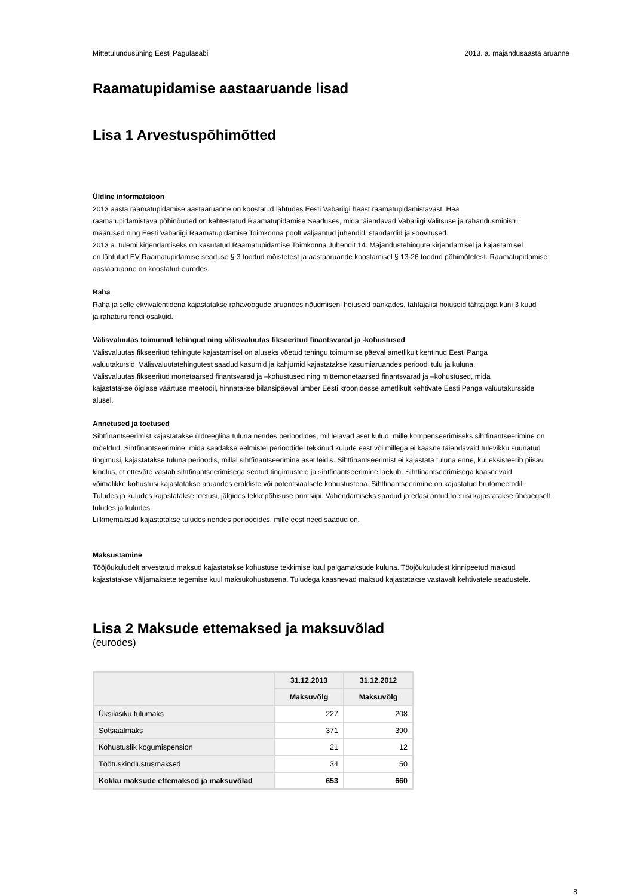Mittetulundusühing Eesti Pagulasabi 2013. a. majandusaasta aruanne
Raamatupidamise aastaaruande lisad
Lisa 1 Arvestuspõhimõtted
Üldine informatsioon
2013 aasta raamatupidamise aastaaruanne on koostatud lähtudes Eesti Vabariigi heast raamatupidamistavast. Hea
raamatupidamistava põhinõuded on kehtestatud Raamatupidamise Seaduses, mida täiendavad Vabariigi Valitsuse ja rahandusministri
määrused ning Eesti Vabariigi Raamatupidamise Toimkonna poolt väljaantud juhendid, standardid ja soovitused.
2013 a. tulemi kirjendamiseks on kasutatud Raamatupidamise Toimkonna Juhendit 14. Majandustehingute kirjendamisel ja kajastamisel
on lähtutud EV Raamatupidamise seaduse § 3 toodud mõistetest ja aastaaruande koostamisel § 13-26 toodud põhimõtetest. Raamatupidamise
aastaaruanne on koostatud eurodes.
Raha
Raha ja selle ekvivalentidena kajastatakse rahavoogude aruandes nõudmiseni hoiuseid pankades, tähtajalisi hoiuseid tähtajaga kuni 3 kuud
ja rahaturu fondi osakuid.
Välisvaluutas toimunud tehingud ning välisvaluutas fikseeritud finantsvarad ja -kohustused
Välisvaluutas fikseeritud tehingute kajastamisel on aluseks võetud tehingu toimumise päeval ametlikult kehtinud Eesti Panga
valuutakursid. Välisvaluutatehingutest saadud kasumid ja kahjumid kajastatakse kasumiaruandes perioodi tulu ja kuluna.
Välisvaluutas fikseeritud monetaarsed finantsvarad ja –kohustused ning mittemonetaarsed finantsvarad ja –kohustused, mida
kajastatakse õiglase väärtuse meetodil, hinnatakse bilansipäeval ümber Eesti kroonidesse ametlikult kehtivate Eesti Panga valuutakursside
alusel.
Annetused ja toetused
Sihtfinantseerimist kajastatakse üldreeglina tuluna nendes perioodides, mil leiavad aset kulud, mille kompenseerimiseks sihtfinantseerimine on
mõeldud. Sihtfinantseerimine, mida saadakse eelmistel perioodidel tekkinud kulude eest või millega ei kaasne täiendavaid tulevikku suunatud
tingimusi, kajastatakse tuluna perioodis, millal sihtfinantseerimine aset leidis. Sihtfinantseerimist ei kajastata tuluna enne, kui eksisteerib piisav
kindlus, et ettevõte vastab sihtfinantseerimisega seotud tingimustele ja sihtfinantseerimine laekub. Sihtfinantseerimisega kaasnevaid
võimalikke kohustusi kajastatakse aruandes eraldiste või potentsiaalsete kohustustena. Sihtfinantseerimine on kajastatud brutomeetodil.
Tuludes ja kuludes kajastatakse toetusi, jälgides tekkepõhisuse printsiipi. Vahendamiseks saadud ja edasi antud toetusi kajastatakse üheaegselt
tuludes ja kuludes.
Liikmemaksud kajastatakse tuludes nendes perioodides, mille eest need saadud on.
Maksustamine
Tööjõukuludelt arvestatud maksud kajastatakse kohustuse tekkimise kuul palgamaksude kuluna. Tööjõukuludest kinnipeetud maksud
kajastatakse väljamaksete tegemise kuul maksukohustusena. Tuludega kaasnevad maksud kajastatakse vastavalt kehtivatele seadustele.
Lisa 2 Maksude ettemaksed ja maksuvõlad
(eurodes)
| | 31.12.2013 | 31.12.2012 |
| --- | --- | --- |
| | Maksuvõlg | Maksuvõlg |
| Üksikisiku tulumaks | 227 | 208 |
| Sotsiaalmaks | 371 | 390 |
| Kohustuslik kogumispension | 21 | 12 |
| Töötuskindlustusmaksed | 34 | 50 |
| Kokku maksude ettemaksed ja maksuvõlad | 653 | 660 |
8